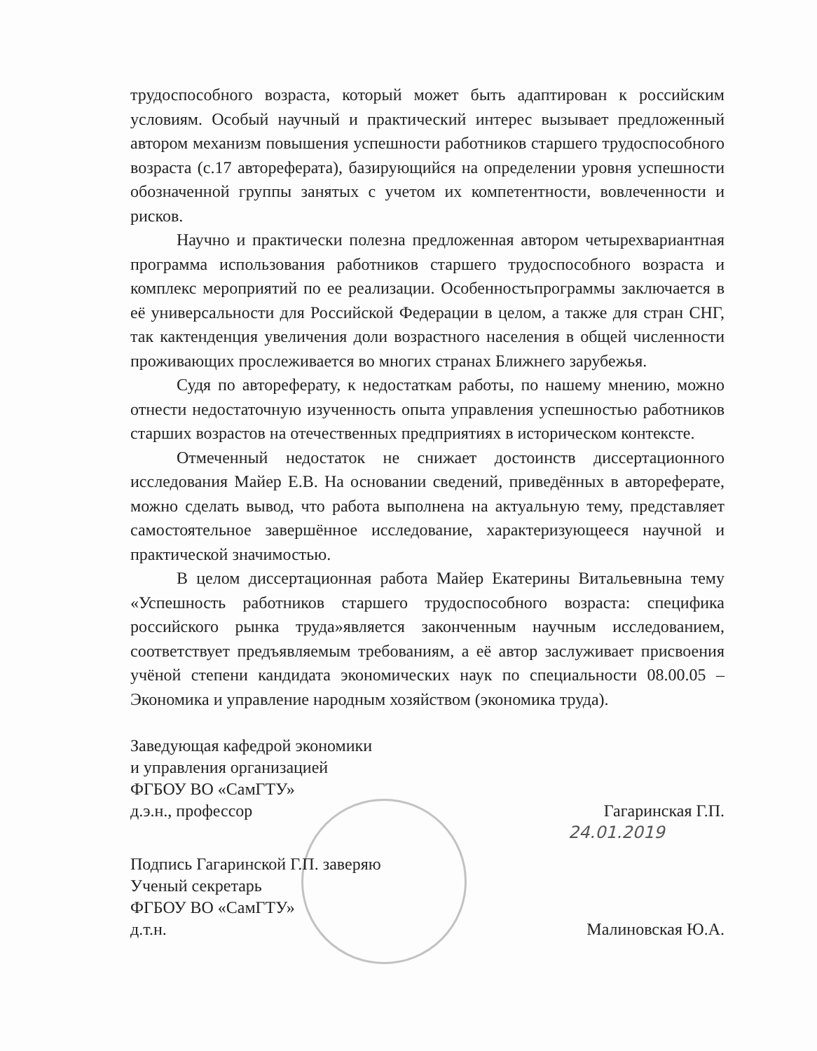трудоспособного возраста, который может быть адаптирован к российским условиям. Особый научный и практический интерес вызывает предложенный автором механизм повышения успешности работников старшего трудоспособного возраста (с.17 автореферата), базирующийся на определении уровня успешности обозначенной группы занятых с учетом их компетентности, вовлеченности и рисков.
Научно и практически полезна предложенная автором четырехвариантная программа использования работников старшего трудоспособного возраста и комплекс мероприятий по ее реализации. Особенностьпрограммы заключается в её универсальности для Российской Федерации в целом, а также для стран СНГ, так кактенденция увеличения доли возрастного населения в общей численности проживающих прослеживается во многих странах Ближнего зарубежья.
Судя по автореферату, к недостаткам работы, по нашему мнению, можно отнести недостаточную изученность опыта управления успешностью работников старших возрастов на отечественных предприятиях в историческом контексте.
Отмеченный недостаток не снижает достоинств диссертационного исследования Майер Е.В. На основании сведений, приведённых в автореферате, можно сделать вывод, что работа выполнена на актуальную тему, представляет самостоятельное завершённое исследование, характеризующееся научной и практической значимостью.
В целом диссертационная работа Майер Екатерины Витальевнына тему «Успешность работников старшего трудоспособного возраста: специфика российского рынка труда»является законченным научным исследованием, соответствует предъявляемым требованиям, а её автор заслуживает присвоения учёной степени кандидата экономических наук по специальности 08.00.05 – Экономика и управление народным хозяйством (экономика труда).
Заведующая кафедрой экономики
и управления организацией
ФГБОУ ВО «СамГТУ»
д.э.н., профессор Гагаринская Г.П.
24.01.2019
Подпись Гагаринской Г.П. заверяю
Ученый секретарь
ФГБОУ ВО «СамГТУ»
д.т.н. Малиновская Ю.А.